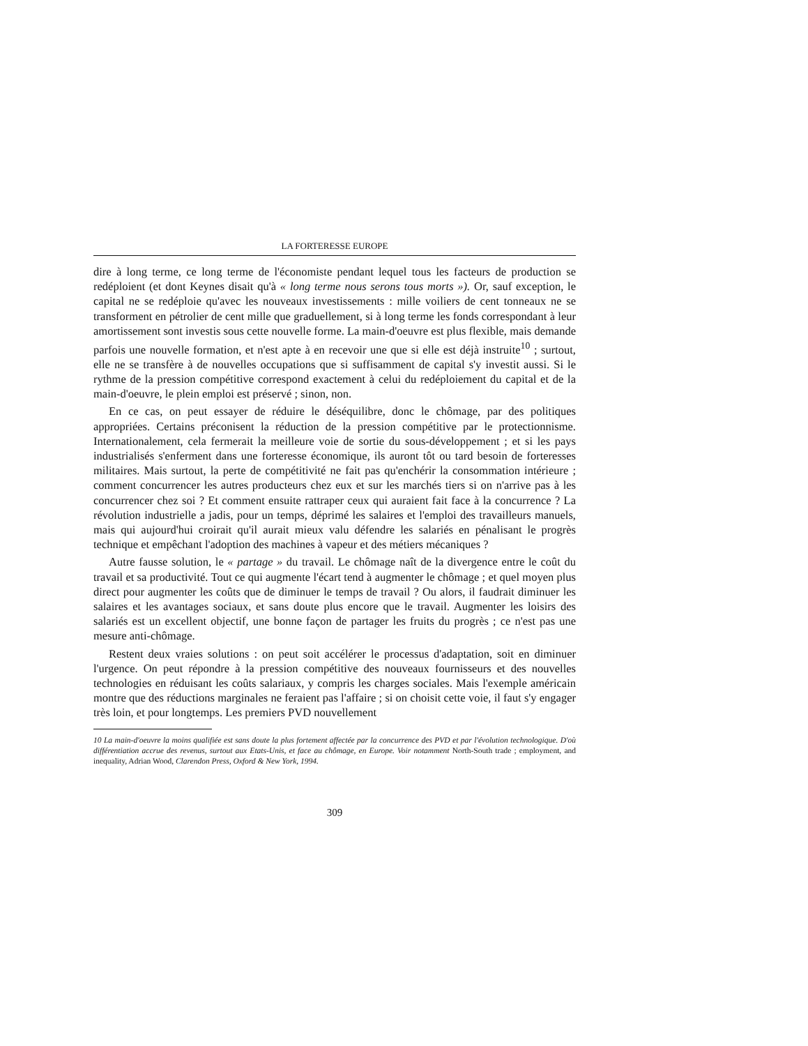LA FORTERESSE EUROPE
dire à long terme, ce long terme de l'économiste pendant lequel tous les facteurs de production se redéploient (et dont Keynes disait qu'à « long terme nous serons tous morts »). Or, sauf exception, le capital ne se redéploie qu'avec les nouveaux investissements : mille voiliers de cent tonneaux ne se transforment en pétrolier de cent mille que graduellement, si à long terme les fonds correspondant à leur amortissement sont investis sous cette nouvelle forme. La main-d'oeuvre est plus flexible, mais demande parfois une nouvelle formation, et n'est apte à en recevoir une que si elle est déjà instruite<sup>10</sup> ; surtout, elle ne se transfère à de nouvelles occupations que si suffisamment de capital s'y investit aussi. Si le rythme de la pression compétitive correspond exactement à celui du redéploiement du capital et de la main-d'oeuvre, le plein emploi est préservé ; sinon, non.
En ce cas, on peut essayer de réduire le déséquilibre, donc le chômage, par des politiques appropriées. Certains préconisent la réduction de la pression compétitive par le protectionnisme. Internationalement, cela fermerait la meilleure voie de sortie du sous-développement ; et si les pays industrialisés s'enferment dans une forteresse économique, ils auront tôt ou tard besoin de forteresses militaires. Mais surtout, la perte de compétitivité ne fait pas qu'enchérir la consommation intérieure ; comment concurrencer les autres producteurs chez eux et sur les marchés tiers si on n'arrive pas à les concurrencer chez soi ? Et comment ensuite rattraper ceux qui auraient fait face à la concurrence ? La révolution industrielle a jadis, pour un temps, déprimé les salaires et l'emploi des travailleurs manuels, mais qui aujourd'hui croirait qu'il aurait mieux valu défendre les salariés en pénalisant le progrès technique et empêchant l'adoption des machines à vapeur et des métiers mécaniques ?
Autre fausse solution, le « partage » du travail. Le chômage naît de la divergence entre le coût du travail et sa productivité. Tout ce qui augmente l'écart tend à augmenter le chômage ; et quel moyen plus direct pour augmenter les coûts que de diminuer le temps de travail ? Ou alors, il faudrait diminuer les salaires et les avantages sociaux, et sans doute plus encore que le travail. Augmenter les loisirs des salariés est un excellent objectif, une bonne façon de partager les fruits du progrès ; ce n'est pas une mesure anti-chômage.
Restent deux vraies solutions : on peut soit accélérer le processus d'adaptation, soit en diminuer l'urgence. On peut répondre à la pression compétitive des nouveaux fournisseurs et des nouvelles technologies en réduisant les coûts salariaux, y compris les charges sociales. Mais l'exemple américain montre que des réductions marginales ne feraient pas l'affaire ; si on choisit cette voie, il faut s'y engager très loin, et pour longtemps. Les premiers PVD nouvellement
10 La main-d'oeuvre la moins qualifiée est sans doute la plus fortement affectée par la concurrence des PVD et par l'évolution technologique. D'où différentiation accrue des revenus, surtout aux Etats-Unis, et face au chômage, en Europe. Voir notamment North-South trade ; employment, and inequality, Adrian Wood, Clarendon Press, Oxford & New York, 1994.
309